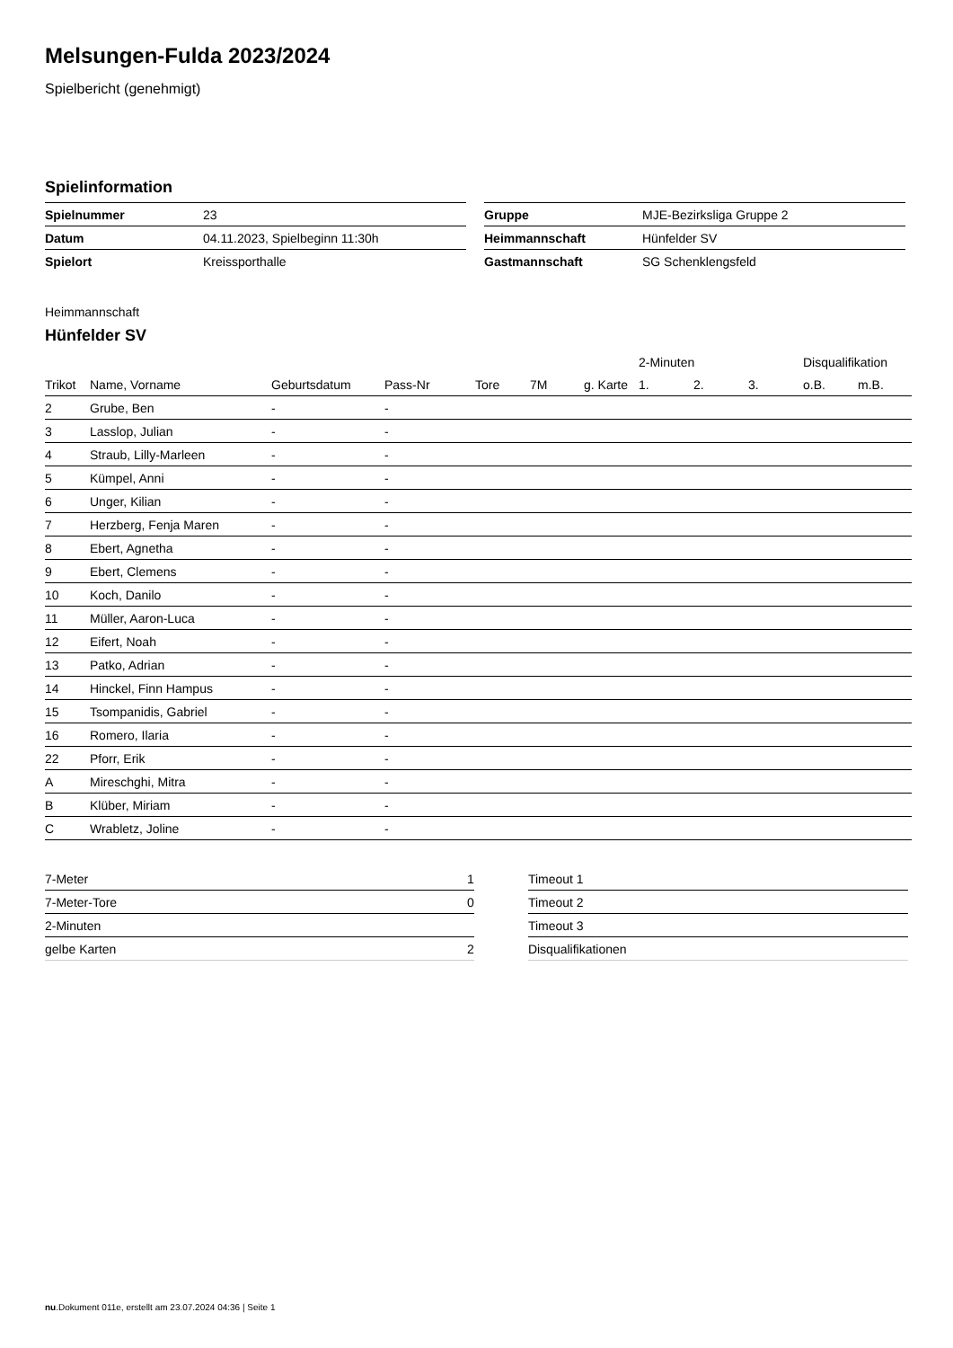Melsungen-Fulda 2023/2024
Spielbericht (genehmigt)
Spielinformation
| Spielnummer | 23 |
| Datum | 04.11.2023, Spielbeginn 11:30h |
| Spielort | Kreissporthalle |
| Gruppe | MJE-Bezirksliga Gruppe 2 |
| Heimmannschaft | Hünfelder SV |
| Gastmannschaft | SG Schenklengsfeld |
Heimmannschaft
Hünfelder SV
| | | | | | | | 2-Minuten | | | Disqualifikation | |
| --- | --- | --- | --- | --- | --- | --- | --- | --- | --- | --- | --- |
| Trikot | Name, Vorname | Geburtsdatum | Pass-Nr | Tore | 7M | g. Karte | 1. | 2. | 3. | o.B. | m.B. |
| 2 | Grube, Ben | - | - | | | | | | | | |
| 3 | Lasslop, Julian | - | - | | | | | | | | |
| 4 | Straub, Lilly-Marleen | - | - | | | | | | | | |
| 5 | Kümpel, Anni | - | - | | | | | | | | |
| 6 | Unger, Kilian | - | - | | | | | | | | |
| 7 | Herzberg, Fenja Maren | - | - | | | | | | | | |
| 8 | Ebert, Agnetha | - | - | | | | | | | | |
| 9 | Ebert, Clemens | - | - | | | | | | | | |
| 10 | Koch, Danilo | - | - | | | | | | | | |
| 11 | Müller, Aaron-Luca | - | - | | | | | | | | |
| 12 | Eifert, Noah | - | - | | | | | | | | |
| 13 | Patko, Adrian | - | - | | | | | | | | |
| 14 | Hinckel, Finn Hampus | - | - | | | | | | | | |
| 15 | Tsompanidis, Gabriel | - | - | | | | | | | | |
| 16 | Romero, Ilaria | - | - | | | | | | | | |
| 22 | Pforr, Erik | - | - | | | | | | | | |
| A | Mireschghi, Mitra | - | - | | | | | | | | |
| B | Klüber, Miriam | - | - | | | | | | | | |
| C | Wrabletz, Joline | - | - | | | | | | | | |
| 7-Meter | 1 |
| 7-Meter-Tore | 0 |
| 2-Minuten | |
| gelbe Karten | 2 |
| Timeout 1 |
| Timeout 2 |
| Timeout 3 |
| Disqualifikationen |
nu.Dokument 011e, erstellt am 23.07.2024 04:36 | Seite 1